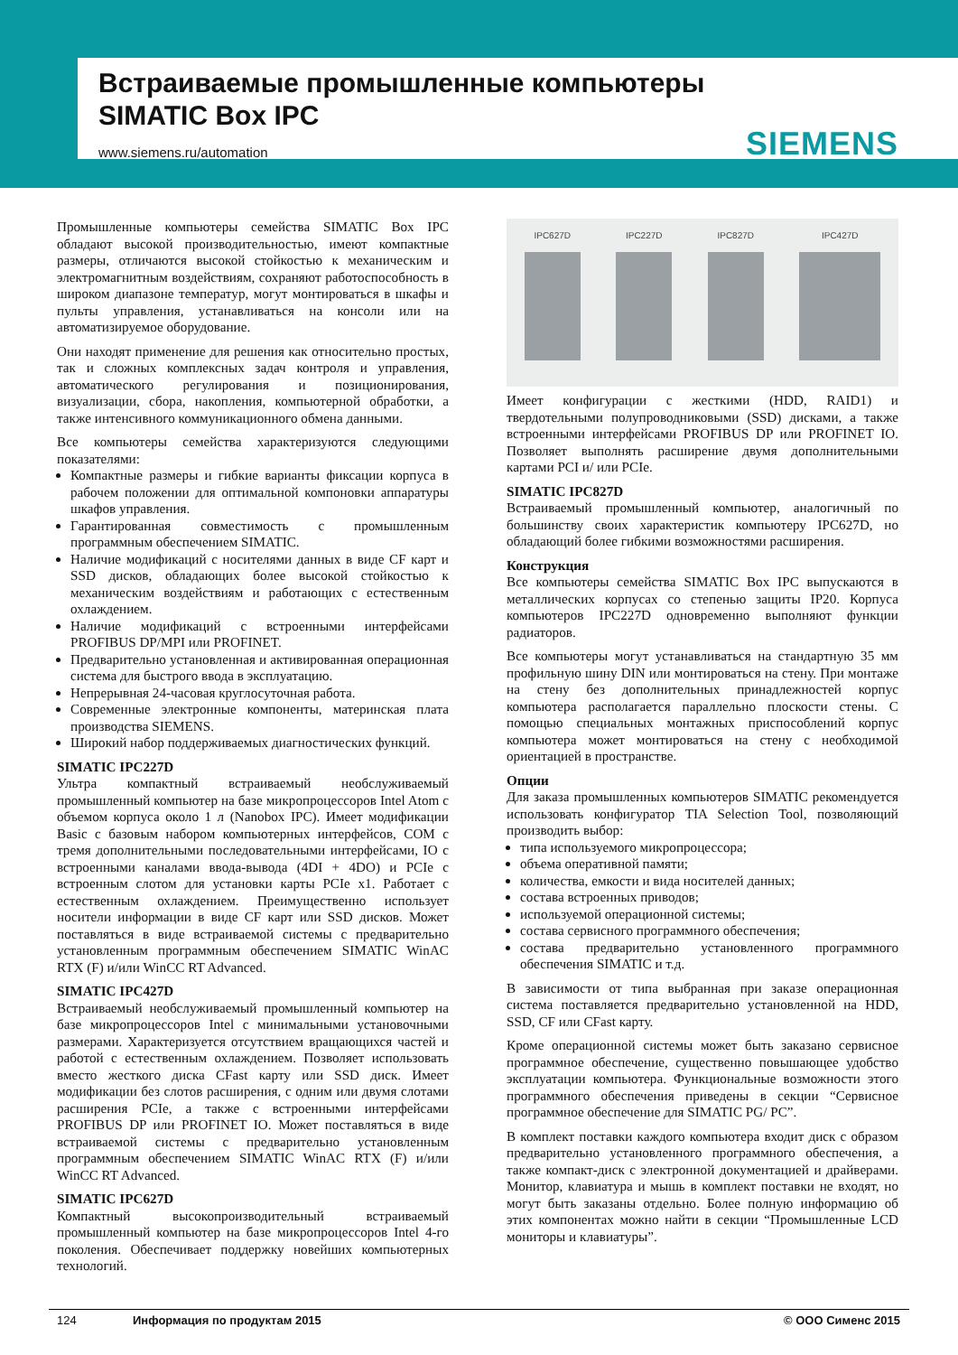Встраиваемые промышленные компьютеры
SIMATIC Box IPC
www.siemens.ru/automation
SIEMENS
Промышленные компьютеры семейства SIMATIC Box IPC обладают высокой производительностью, имеют компактные размеры, отличаются высокой стойкостью к механическим и электромагнитным воздействиям, сохраняют работоспособность в широком диапазоне температур, могут монтироваться в шкафы и пульты управления, устанавливаться на консоли или на автоматизируемое оборудование.
Они находят применение для решения как относительно простых, так и сложных комплексных задач контроля и управления, автоматического регулирования и позиционирования, визуализации, сбора, накопления, компьютерной обработки, а также интенсивного коммуникационного обмена данными.
Все компьютеры семейства характеризуются следующими показателями:
Компактные размеры и гибкие варианты фиксации корпуса в рабочем положении для оптимальной компоновки аппаратуры шкафов управления.
Гарантированная совместимость с промышленным программным обеспечением SIMATIC.
Наличие модификаций с носителями данных в виде CF карт и SSD дисков, обладающих более высокой стойкостью к механическим воздействиям и работающих с естественным охлаждением.
Наличие модификаций с встроенными интерфейсами PROFIBUS DP/MPI или PROFINET.
Предварительно установленная и активированная операционная система для быстрого ввода в эксплуатацию.
Непрерывная 24-часовая круглосуточная работа.
Современные электронные компоненты, материнская плата производства SIEMENS.
Широкий набор поддерживаемых диагностических функций.
SIMATIC IPC227D
Ультра компактный встраиваемый необслуживаемый промышленный компьютер на базе микропроцессоров Intel Atom с объемом корпуса около 1 л (Nanobox IPC). Имеет модификации Basic с базовым набором компьютерных интерфейсов, COM с тремя дополнительными последовательными интерфейсами, IO с встроенными каналами ввода-вывода (4DI + 4DO) и PCIe с встроенным слотом для установки карты PCIe x1. Работает с естественным охлаждением. Преимущественно использует носители информации в виде CF карт или SSD дисков. Может поставляться в виде встраиваемой системы с предварительно установленным программным обеспечением SIMATIC WinAC RTX (F) и/или WinCC RT Advanced.
SIMATIC IPC427D
Встраиваемый необслуживаемый промышленный компьютер на базе микропроцессоров Intel с минимальными установочными размерами. Характеризуется отсутствием вращающихся частей и работой с естественным охлаждением. Позволяет использовать вместо жесткого диска CFast карту или SSD диск. Имеет модификации без слотов расширения, с одним или двумя слотами расширения PCIe, а также с встроенными интерфейсами PROFIBUS DP или PROFINET IO. Может поставляться в виде встраиваемой системы с предварительно установленным программным обеспечением SIMATIC WinAC RTX (F) и/или WinCC RT Advanced.
SIMATIC IPC627D
Компактный высокопроизводительный встраиваемый промышленный компьютер на базе микропроцессоров Intel 4-го поколения. Обеспечивает поддержку новейших компьютерных технологий.
IPC627D IPC227D IPC827D IPC427D
Имеет конфигурации с жесткими (HDD, RAID1) и твердотельными полупроводниковыми (SSD) дисками, а также встроенными интерфейсами PROFIBUS DP или PROFINET IO. Позволяет выполнять расширение двумя дополнительными картами PCI и/ или PCIe.
SIMATIC IPC827D
Встраиваемый промышленный компьютер, аналогичный по большинству своих характеристик компьютеру IPC627D, но обладающий более гибкими возможностями расширения.
Конструкция
Все компьютеры семейства SIMATIC Box IPC выпускаются в металлических корпусах со степенью защиты IP20. Корпуса компьютеров IPC227D одновременно выполняют функции радиаторов.
Все компьютеры могут устанавливаться на стандартную 35 мм профильную шину DIN или монтироваться на стену. При монтаже на стену без дополнительных принадлежностей корпус компьютера располагается параллельно плоскости стены. С помощью специальных монтажных приспособлений корпус компьютера может монтироваться на стену с необходимой ориентацией в пространстве.
Опции
Для заказа промышленных компьютеров SIMATIC рекомендуется использовать конфигуратор TIA Selection Tool, позволяющий производить выбор:
типа используемого микропроцессора;
объема оперативной памяти;
количества, емкости и вида носителей данных;
состава встроенных приводов;
используемой операционной системы;
состава сервисного программного обеспечения;
состава предварительно установленного программного обеспечения SIMATIC и т.д.
В зависимости от типа выбранная при заказе операционная система поставляется предварительно установленной на HDD, SSD, CF или CFast карту.
Кроме операционной системы может быть заказано сервисное программное обеспечение, существенно повышающее удобство эксплуатации компьютера. Функциональные возможности этого программного обеспечения приведены в секции “Сервисное программное обеспечение для SIMATIC PG/ PC”.
В комплект поставки каждого компьютера входит диск с образом предварительно установленного программного обеспечения, а также компакт-диск с электронной документацией и драйверами. Монитор, клавиатура и мышь в комплект поставки не входят, но могут быть заказаны отдельно. Более полную информацию об этих компонентах можно найти в секции “Промышленные LCD мониторы и клавиатуры”.
124 Информация по продуктам 2015 © ООО Сименс 2015